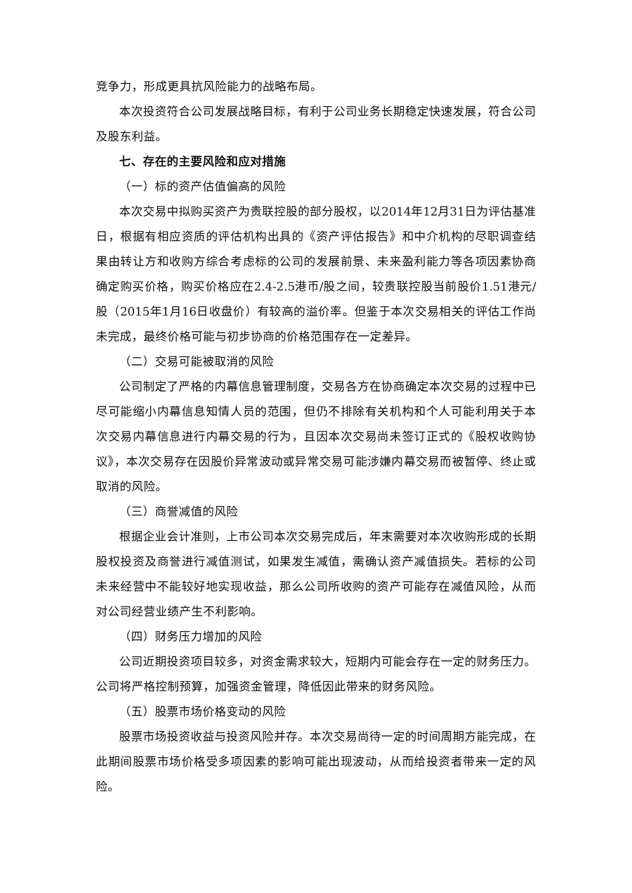竞争力，形成更具抗风险能力的战略布局。
本次投资符合公司发展战略目标，有利于公司业务长期稳定快速发展，符合公司及股东利益。
七、存在的主要风险和应对措施
（一）标的资产估值偏高的风险
本次交易中拟购买资产为贵联控股的部分股权，以2014年12月31日为评估基准日，根据有相应资质的评估机构出具的《资产评估报告》和中介机构的尽职调查结果由转让方和收购方综合考虑标的公司的发展前景、未来盈利能力等各项因素协商确定购买价格，购买价格应在2.4-2.5港币/股之间，较贵联控股当前股价1.51港元/股（2015年1月16日收盘价）有较高的溢价率。但鉴于本次交易相关的评估工作尚未完成，最终价格可能与初步协商的价格范围存在一定差异。
（二）交易可能被取消的风险
公司制定了严格的内幕信息管理制度，交易各方在协商确定本次交易的过程中已尽可能缩小内幕信息知情人员的范围，但仍不排除有关机构和个人可能利用关于本次交易内幕信息进行内幕交易的行为，且因本次交易尚未签订正式的《股权收购协议》，本次交易存在因股价异常波动或异常交易可能涉嫌内幕交易而被暂停、终止或取消的风险。
（三）商誉减值的风险
根据企业会计准则，上市公司本次交易完成后，年末需要对本次收购形成的长期股权投资及商誉进行减值测试，如果发生减值，需确认资产减值损失。若标的公司未来经营中不能较好地实现收益，那么公司所收购的资产可能存在减值风险，从而对公司经营业绩产生不利影响。
（四）财务压力增加的风险
公司近期投资项目较多，对资金需求较大，短期内可能会存在一定的财务压力。公司将严格控制预算，加强资金管理，降低因此带来的财务风险。
（五）股票市场价格变动的风险
股票市场投资收益与投资风险并存。本次交易尚待一定的时间周期方能完成，在此期间股票市场价格受多项因素的影响可能出现波动，从而给投资者带来一定的风险。